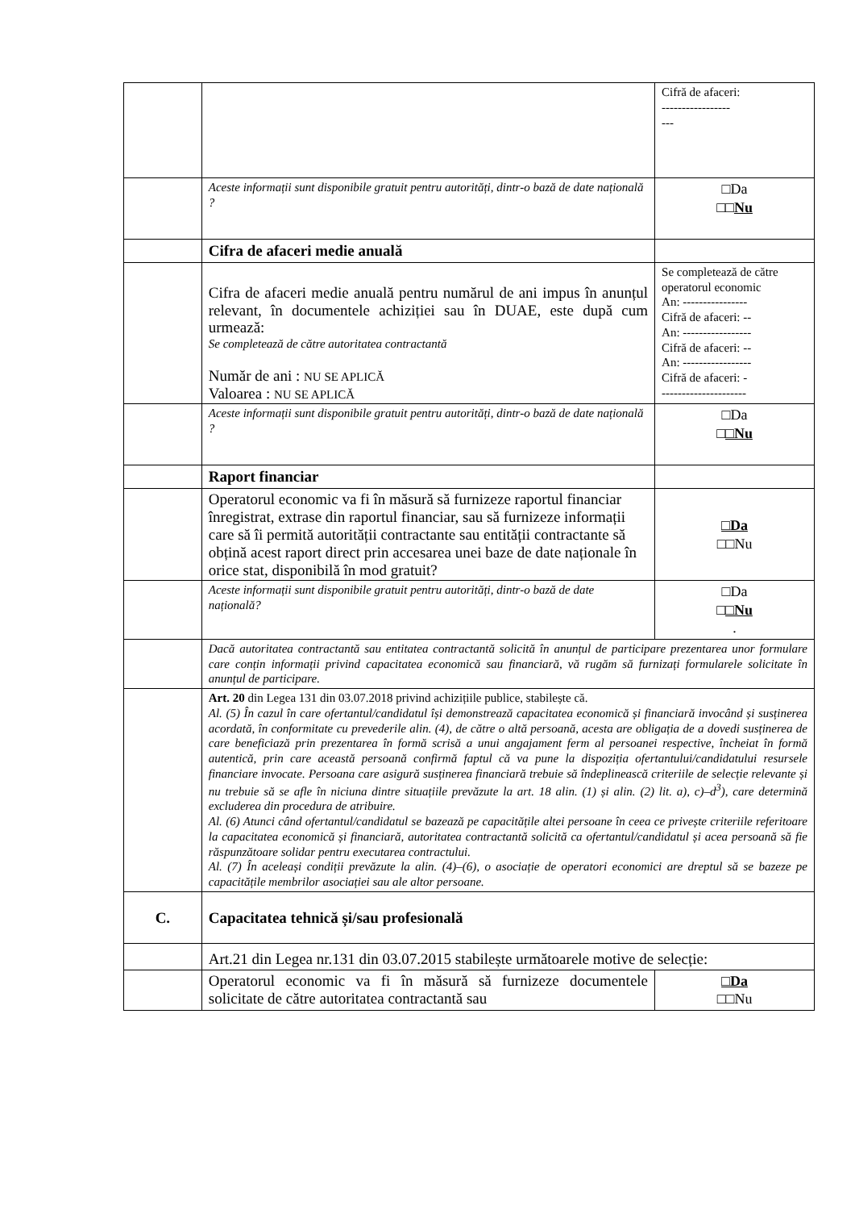| | | Cifră de afaceri: ----------------- --- |
| | Aceste informații sunt disponibile gratuit pentru autorități, dintr-o bază de date națională ? | □Da □□ Nu |
| | Cifra de afaceri medie anuală | |
| | Cifra de afaceri medie anuală pentru numărul de ani impus în anunțul relevant, în documentele achiziției sau în DUAE, este după cum urmează: Se completează de către autoritatea contractantă Număr de ani : NU SE APLICĂ Valoarea : NU SE APLICĂ | Se completează de către operatorul economic An: ---------------- Cifră de afaceri: -- An: ----------------- Cifră de afaceri: -- An: ----------------- Cifră de afaceri: - --------------------- |
| | Aceste informații sunt disponibile gratuit pentru autorități, dintr-o bază de date națională ? | □Da □ □Nu |
| | Raport financiar | |
| | Operatorul economic va fi în măsură să furnizeze raportul financiar înregistrat, extrase din raportul financiar, sau să furnizeze informații care să îi permită autorității contractante sau entității contractante să obțină acest raport direct prin accesarea unei baze de date naționale în orice stat, disponibilă în mod gratuit? | □Da □□Nu |
| | Aceste informații sunt disponibile gratuit pentru autorități, dintr-o bază de date națională? | □Da □ □Nu . |
| | Dacă autoritatea contractantă sau entitatea contractantă solicită în anunțul de participare prezentarea unor formulare care conțin informații privind capacitatea economică sau financiară, vă rugăm să furnizați formularele solicitate în anunțul de participare. | |
| | Art. 20 din Legea 131 din 03.07.2018 privind achizițiile publice, stabilește că. Al. (5) În cazul în care ofertantul/candidatul își demonstrează capacitatea economică și financiară invocând și susținerea acordată, în conformitate cu prevederile alin. (4), de către o altă persoană, acesta are obligația de a dovedi susținerea de care beneficiază prin prezentarea în formă scrisă a unui angajament ferm al persoanei respective, încheiat în formă autentică, prin care această persoană confirmă faptul că va pune la dispoziția ofertantului/candidatului resursele financiare invocate. Persoana care asigură susținerea financiară trebuie să îndeplinească criteriile de selecție relevante și nu trebuie să se afle în niciuna dintre situațiile prevăzute la art. 18 alin. (1) și alin. (2) lit. a), c)–d<sup>3</sup>), care determină excluderea din procedura de atribuire. Al. (6) Atunci când ofertantul/candidatul se bazează pe capacitățile altei persoane în ceea ce privește criteriile referitoare la capacitatea economică și financiară, autoritatea contractantă solicită ca ofertantul/candidatul și acea persoană să fie răspunzătoare solidar pentru executarea contractului. Al. (7) În aceleași condiții prevăzute la alin. (4)–(6), o asociație de operatori economici are dreptul să se bazeze pe capacitățile membrilor asociației sau ale altor persoane. | |
| C. | Capacitatea tehnică și/sau profesională | |
| | Art.21 din Legea nr.131 din 03.07.2015 stabilește următoarele motive de selecție: | |
| | Operatorul economic va fi în măsură să furnizeze documentele solicitate de către autoritatea contractantă sau | □Da □□Nu |